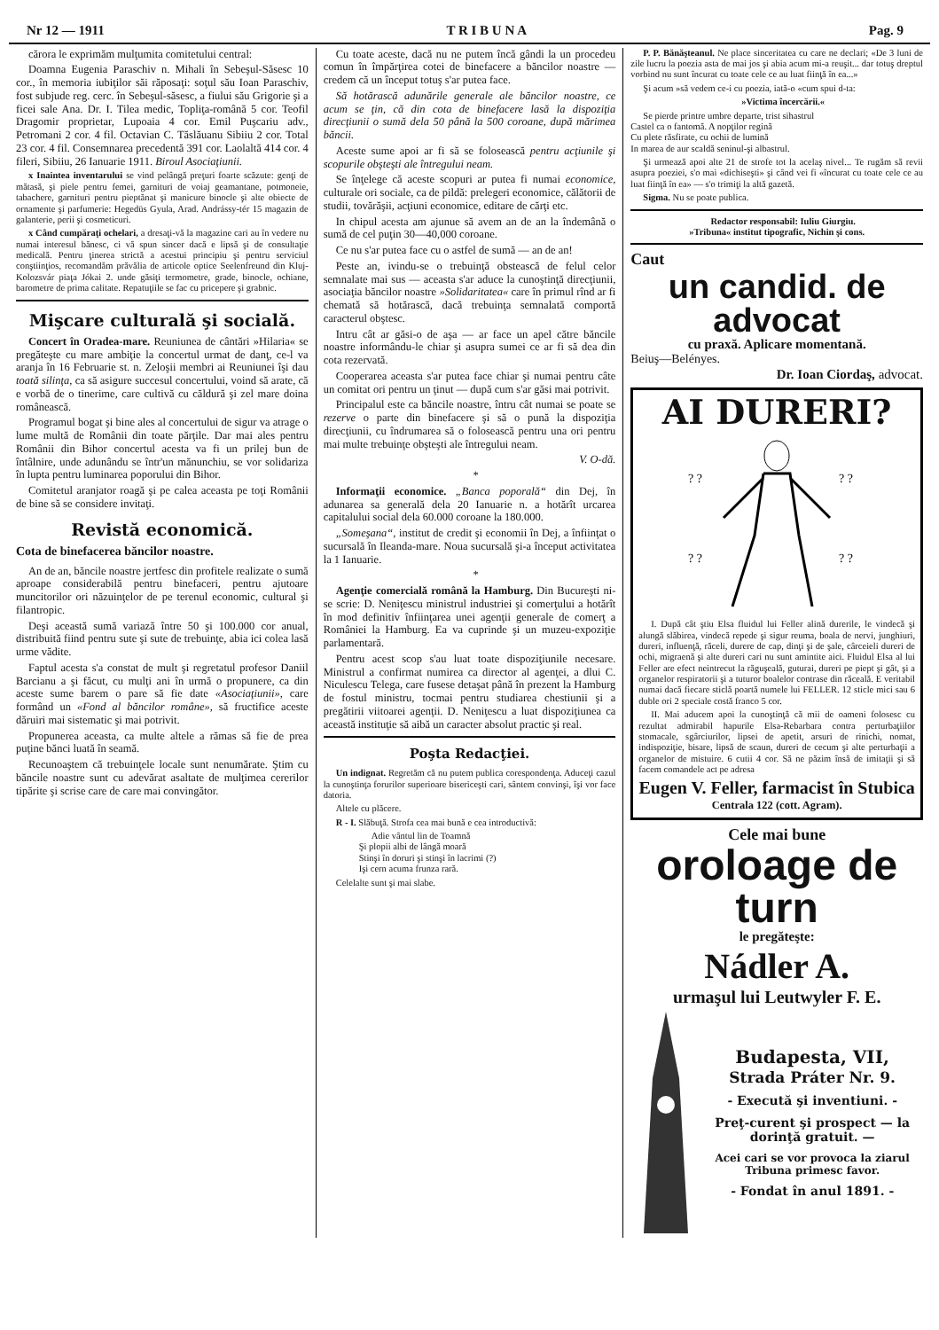Nr 12 — 1911 T R I B U N A Pag. 9
cărora le exprimăm mulţumita comitetului central:
Doamna Eugenia Paraschiv n. Mihali în Sebeşul-Săsesc 10 cor., în memoria iubiţilor săi răposaţi: soţul său Ioan Paraschiv, fost subjude reg. cerc. în Sebeşul-săsesc, a fiului său Grigorie şi a ficei sale Ana. Dr. I. Tilea medic, Topliţa-română 5 cor. Teofil Dragomir proprietar, Lupoaia 4 cor. Emil Puşcariu adv., Petromani 2 cor. 4 fil. Octavian C. Tăslăuanu Sibiiu 2 cor. Total 23 cor. 4 fil. Consemnarea precedentă 391 cor. Laolaltă 414 cor. 4 fileri, Sibiiu, 26 Ianuarie 1911. Biroul Asociaţiunii.
x Inaintea inventarului se vind pelângă preţuri foarte scăzute: genţi de mătasă, şi piele pentru femei, garnituri de voiaj geamantane, potmoneie, tabachere, garnituri pentru pieptănat şi manicure binocle şi alte obiecte de ornamente şi parfumerie: Hegedüs Gyula, Arad. Andrássy-tér 15 magazin de galanterie, perii şi cosmeticuri.
x Când cumpăraţi ochelari, a dresaţi-vă la magazine cari au în vedere nu numai interesul bănesc, ci vă spun sincer dacă e lipsă şi de consultaţie medicală. Pentru ţinerea strictă a acestui principiu şi pentru serviciul conştiinţios, recomandăm prăvălia de articole optice Seelenfreund din Kluj-Kolozsvár piaţa Jókai 2. unde găsiţi termometre, grade, binocle, ochiane, barometre de prima calitate. Repatuţiile se fac cu pricepere şi grabnic.
Mişcare culturală şi socială.
Concert în Oradea-mare. Reuniunea de cântări »Hilaria« se pregăteşte cu mare ambiţie la concertul urmat de danţ, ce-l va aranja în 16 Februarie st. n. Zeloşii membri ai Reuniunei îşi dau toată silinţa, ca să asigure succesul concertului, voind să arate, că e vorbă de o tinerime, care cultivă cu căldură şi zel mare doina românească.
Programul bogat şi bine ales al concertului de sigur va atrage o lume multă de Românii din toate părţile. Dar mai ales pentru Românii din Bihor concertul acesta va fi un prilej bun de întâlnire, unde adunându se într'un mănunchiu, se vor solidariza în lupta pentru luminarea poporului din Bihor.
Comitetul aranjator roagă şi pe calea aceasta pe toţi Românii de bine să se considere invitaţi.
Revistă economică.
Cota de binefacerea băncilor noastre.
An de an, băncile noastre jertfesc din profitele realizate o sumă aproape considerabilă pentru binefaceri, pentru ajutoare muncitorilor ori năzuinţelor de pe terenul economic, cultural şi filantropic.
Deşi această sumă variază între 50 şi 100.000 cor anual, distribuită fiind pentru sute şi sute de trebuinţe, abia ici colea lasă urme vădite.
Faptul acesta s'a constat de mult şi regretatul profesor Daniil Barcianu a şi făcut, cu mulţi ani în urmă o propunere, ca din aceste sume barem o pare să fie date «Asociaţiunii», care formând un «Fond al băncilor române», să fructifice aceste dăruiri mai sistematic şi mai potrivit.
Propunerea aceasta, ca multe altele a rămas să fie de prea puţine bănci luată în seamă.
Recunoaştem că trebuinţele locale sunt nenumărate. Ştim cu băncile noastre sunt cu adevărat asaltate de mulţimea cererilor tipărite şi scrise care de care mai convingător.
Cu toate aceste, dacă nu ne putem încă gândi la un procedeu comun în împărţirea cotei de binefacere a băncilor noastre — credem că un început totuş s'ar putea face.
Să hotărască adunările generale ale băncilor noastre, ce acum se ţin, că din cota de binefacere lasă la dispoziţia direcţiunii o sumă dela 50 până la 500 coroane, după mărimea băncii.
Aceste sume apoi ar fi să se folosească pentru acţiunile şi scopurile obşteşti ale întregului neam.
Se înţelege că aceste scopuri ar putea fi numai economice, culturale ori sociale, ca de pildă: prelegeri economice, călătorii de studii, tovărăşii, acţiuni economice, editare de cărţi etc.
In chipul acesta am ajunue să avem an de an la îndemână o sumă de cel puţin 30—40,000 coroane.
Ce nu s'ar putea face cu o astfel de sumă — an de an!
Peste an, ivindu-se o trebuinţă obstească de felul celor semnalate mai sus — aceasta s'ar aduce la cunoştinţă direcţiunii, asociaţia băncilor noastre »Solidaritatea« care în primul rînd ar fi chemată să hotărască, dacă trebuinţa semnalată comportă caracterul obştesc.
Intru cât ar găsi-o de aşa — ar face un apel către băncile noastre informându-le chiar şi asupra sumei ce ar fi să dea din cota rezervată.
Cooperarea aceasta s'ar putea face chiar şi numai pentru câte un comitat ori pentru un ţinut — după cum s'ar găsi mai potrivit.
Principalul este ca băncile noastre, întru cât numai se poate se rezerve o parte din binefacere şi să o pună la dispoziţia direcţiunii, cu îndrumarea să o folosească pentru una ori pentru mai multe trebuinţe obşteşti ale întregului neam.
V. O-dă.
*
Informaţii economice. „Banca poporală“ din Dej, în adunarea sa generală dela 20 Ianuarie n. a hotărît urcarea capitalului social dela 60.000 coroane la 180.000.
„Someşana“, institut de credit şi economii în Dej, a înfiinţat o sucursală în Ileanda-mare. Noua sucursală şi-a început activitatea la 1 Ianuarie.
*
Agenţie comercială română la Hamburg. Din Bucureşti ni-se scrie: D. Neniţescu ministrul industriei şi comerţului a hotărît în mod definitiv înfiinţarea unei agenţii generale de comerţ a României la Hamburg. Ea va cuprinde şi un muzeu-expoziţie parlamentară.
Pentru acest scop s'au luat toate dispoziţiunile necesare. Ministrul a confirmat numirea ca director al agenţei, a dlui C. Niculescu Telega, care fusese detaşat până în prezent la Hamburg de fostul ministru, tocmai pentru studiarea chestiunii şi a pregătirii viitoarei agenţii. D. Neniţescu a luat dispoziţiunea ca această instituţie să aibă un caracter absolut practic şi real.
Poşta Redacţiei.
Un indignat. Regretăm că nu putem publica corespondenţa. Aduceţi cazul la cunoştinţa forurilor superioare bisericeşti cari, sântem convinşi, îşi vor face datoria.
Altele cu plăcere.
R - I. Slăbuţă. Strofa cea mai bună e cea introductivă:
Adie vântul lin de Toamnă
Şi plopii albi de lângă moară
Stinşi în doruri şi stinşi în lacrimi (?)
Işi cern acuma frunza rară.
Celelalte sunt şi mai slabe.
P. P. Bănăşteanul. Ne place sinceritatea cu care ne declari; «De 3 luni de zile lucru la poezia asta de mai jos şi abia acum mi-a reuşit... dar totuş dreptul vorbind nu sunt încurat cu toate cele ce au luat fiinţă în ea...»
Şi acum »să vedem ce-i cu poezia, iată-o «cum spui d-ta:
»Victima încercării.«
Se pierde printre umbre departe, trist sihastrul
Castel ca o fantomă. A nopţilor regină
Cu plete răsfirate, cu ochii de lumină
In marea de aur scaldă seninul-şi albastrul.
Şi urmează apoi alte 21 de strofe tot la acelaş nivel... Te rugăm să revii asupra poeziei, s'o mai «dichiseşti» şi când vei fi «încurat cu toate cele ce au luat fiinţă în ea» — s'o trimiţi la altă gazetă.
Sigma. Nu se poate publica.
Redactor responsabil: Iuliu Giurgiu.
»Tribuna« institut tipografic, Nichin şi cons.
Caut
un candid. de advocat
cu praxă. Aplicare momentană.
Beiuş—Belényes.
Dr. Ioan Ciordaş, advocat.
AI DURERI?
? ?
? ?
? ?
? ?
I. După cât ştiu Elsa fluidul lui Feller alină durerile, le vindecă şi alungă slăbirea, vindecă repede şi sigur reuma, boala de nervi, junghiuri, dureri, influenţă, răceli, durere de cap, dinţi şi de şale, cârceieli dureri de ochi, migraenă şi alte dureri cari nu sunt amintite aici. Fluidul Elsa al lui Feller are efect neintrecut la răguşeală, guturai, dureri pe piept şi gât, şi a organelor respiratorii şi a tuturor boalelor contrase din răceală. E veritabil numai dacă fiecare sticlă poartă numele lui FELLER. 12 sticle mici sau 6 duble ori 2 speciale costă franco 5 cor.
II. Mai aducem apoi la cunoştinţă că mii de oameni folosesc cu rezultat admirabil hapurile Elsa-Rebarbara contra perturbaţiilor stomacale, sgârciurilor, lipsei de apetit, arsuri de rinichi, nomat, indispoziţie, bisare, lipsă de scaun, dureri de cecum şi alte perturbaţii a organelor de mistuire. 6 cutii 4 cor. Să ne păzim însă de imitaţii şi să facem comandele act pe adresa
Eugen V. Feller, farmacist în Stubica
Centrala 122 (cott. Agram).
Cele mai bune
oroloage de turn
le pregăteşte:
Nádler A.
urmaşul lui Leutwyler F. E.
Budapesta, VII,
Strada Práter Nr. 9.
- Execută şi inventiuni. -
Preţ-curent şi prospect — la dorinţă gratuit. —
Acei cari se vor provoca la ziarul Tribuna primesc favor.
- Fondat în anul 1891. -